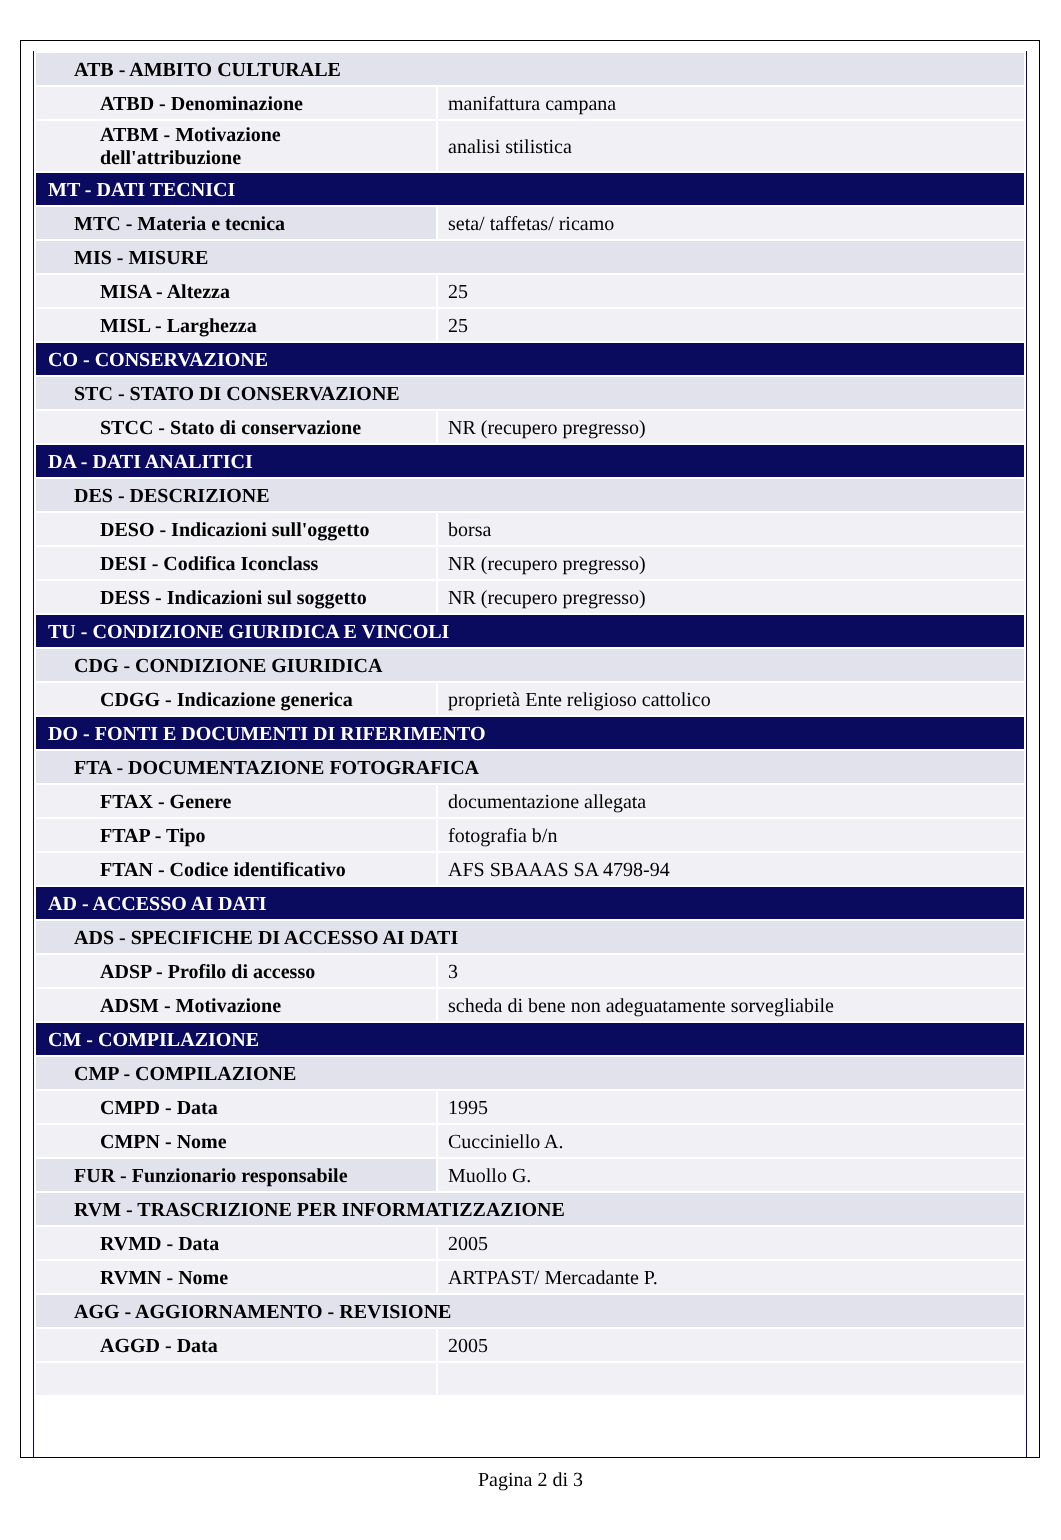| ATB - AMBITO CULTURALE | |
| ATBD - Denominazione | manifattura campana |
| ATBM - Motivazione dell'attribuzione | analisi stilistica |
| MT - DATI TECNICI | |
| MTC - Materia e tecnica | seta/ taffetas/ ricamo |
| MIS - MISURE | |
| MISA - Altezza | 25 |
| MISL - Larghezza | 25 |
| CO - CONSERVAZIONE | |
| STC - STATO DI CONSERVAZIONE | |
| STCC - Stato di conservazione | NR (recupero pregresso) |
| DA - DATI ANALITICI | |
| DES - DESCRIZIONE | |
| DESO - Indicazioni sull'oggetto | borsa |
| DESI - Codifica Iconclass | NR (recupero pregresso) |
| DESS - Indicazioni sul soggetto | NR (recupero pregresso) |
| TU - CONDIZIONE GIURIDICA E VINCOLI | |
| CDG - CONDIZIONE GIURIDICA | |
| CDGG - Indicazione generica | proprietà Ente religioso cattolico |
| DO - FONTI E DOCUMENTI DI RIFERIMENTO | |
| FTA - DOCUMENTAZIONE FOTOGRAFICA | |
| FTAX - Genere | documentazione allegata |
| FTAP - Tipo | fotografia b/n |
| FTAN - Codice identificativo | AFS SBAAAS SA 4798-94 |
| AD - ACCESSO AI DATI | |
| ADS - SPECIFICHE DI ACCESSO AI DATI | |
| ADSP - Profilo di accesso | 3 |
| ADSM - Motivazione | scheda di bene non adeguatamente sorvegliabile |
| CM - COMPILAZIONE | |
| CMP - COMPILAZIONE | |
| CMPD - Data | 1995 |
| CMPN - Nome | Cucciniello A. |
| FUR - Funzionario responsabile | Muollo G. |
| RVM - TRASCRIZIONE PER INFORMATIZZAZIONE | |
| RVMD - Data | 2005 |
| RVMN - Nome | ARTPAST/ Mercadante P. |
| AGG - AGGIORNAMENTO - REVISIONE | |
| AGGD - Data | 2005 |
Pagina 2 di 3